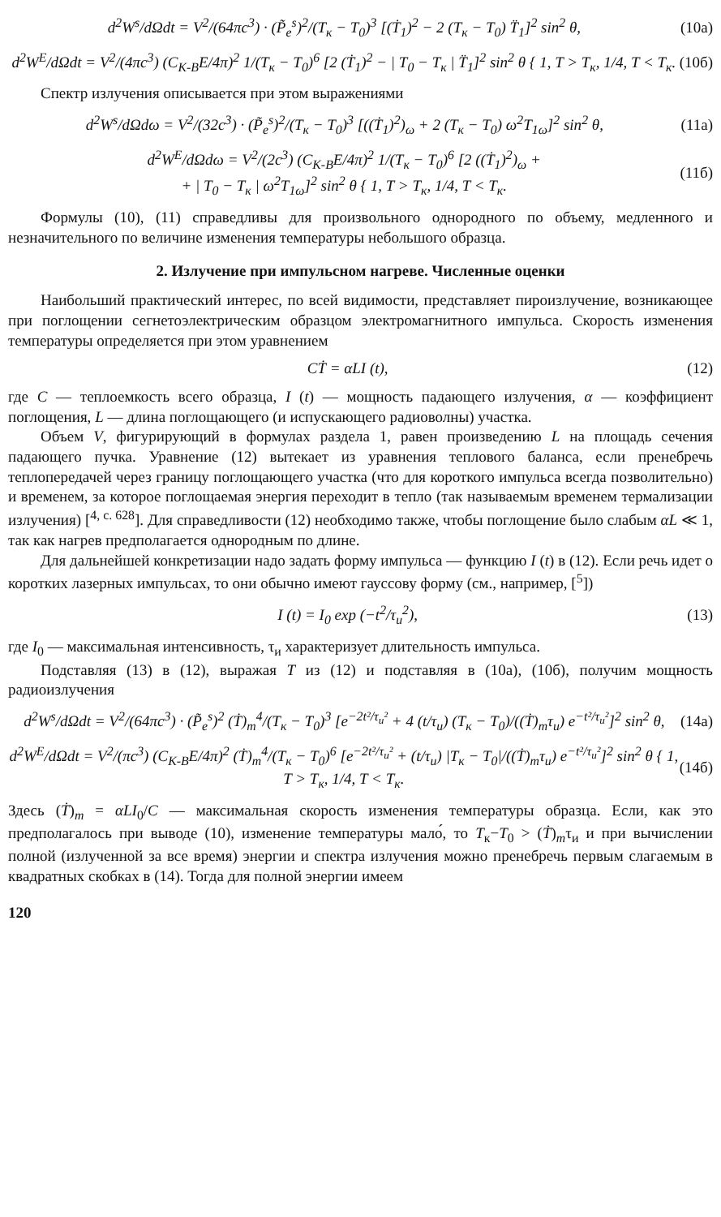d<sup>2</sup>W<sup>s</sup>/dΩdt = V<sup>2</sup>/(64πc<sup>3</sup>) · (P̃<sub>e</sub><sup>s</sup>)<sup>2</sup>/(T<sub>к</sub> − T<sub>0</sub>)<sup>3</sup> [(Ṫ<sub>1</sub>)<sup>2</sup> − 2 (T<sub>к</sub> − T<sub>0</sub>) T̈<sub>1</sub>]<sup>2</sup> sin<sup>2</sup> θ, (10а)
d<sup>2</sup>W<sup>E</sup>/dΩdt = V<sup>2</sup>/(4πc<sup>3</sup>) (C<sub>К-В</sub>E/4π)<sup>2</sup> 1/(T<sub>к</sub> − T<sub>0</sub>)<sup>6</sup> [2 (Ṫ<sub>1</sub>)<sup>2</sup> − | T<sub>0</sub> − T<sub>к</sub> | T̈<sub>1</sub>]<sup>2</sup> sin<sup>2</sup> θ { 1, T > T<sub>к</sub>, 1/4, T < T<sub>к</sub>. (10б)
Спектр излучения описывается при этом выражениями
d<sup>2</sup>W<sup>s</sup>/dΩdω = V<sup>2</sup>/(32c<sup>3</sup>) · (P̃<sub>e</sub><sup>s</sup>)<sup>2</sup>/(T<sub>к</sub> − T<sub>0</sub>)<sup>3</sup> [((Ṫ<sub>1</sub>)<sup>2</sup>)<sub>ω</sub> + 2 (T<sub>к</sub> − T<sub>0</sub>) ω<sup>2</sup>T<sub>1ω</sub>]<sup>2</sup> sin<sup>2</sup> θ, (11а)
d<sup>2</sup>W<sup>E</sup>/dΩdω = V<sup>2</sup>/(2c<sup>3</sup>) (C<sub>К-В</sub>E/4π)<sup>2</sup> 1/(T<sub>к</sub> − T<sub>0</sub>)<sup>6</sup> [2 ((Ṫ<sub>1</sub>)<sup>2</sup>)<sub>ω</sub> +
+ | T<sub>0</sub> − T<sub>к</sub> | ω<sup>2</sup>T<sub>1ω</sub>]<sup>2</sup> sin<sup>2</sup> θ { 1, T > T<sub>к</sub>, 1/4, T < T<sub>к</sub>. (11б)
Формулы (10), (11) справедливы для произвольного однородного по объему, медленного и незначительного по величине изменения температуры небольшого образца.
2. Излучение при импульсном нагреве. Численные оценки
Наибольший практический интерес, по всей видимости, представляет пироизлучение, возникающее при поглощении сегнетоэлектрическим образцом электромагнитного импульса. Скорость изменения температуры определяется при этом уравнением
CṪ = αLI (t), (12)
где C — теплоемкость всего образца, I (t) — мощность падающего излучения, α — коэффициент поглощения, L — длина поглощающего (и испускающего радиоволны) участка.
Объем V, фигурирующий в формулах раздела 1, равен произведению L на площадь сечения падающего пучка. Уравнение (12) вытекает из уравнения теплового баланса, если пренебречь теплопередачей через границу поглощающего участка (что для короткого импульса всегда позволительно) и временем, за которое поглощаемая энергия переходит в тепло (так называемым временем термализации излучения) [<sup>4, с. 628</sup>]. Для справедливости (12) необходимо также, чтобы поглощение было слабым αL ≪ 1, так как нагрев предполагается однородным по длине.
Для дальнейшей конкретизации надо задать форму импульса — функцию I (t) в (12). Если речь идет о коротких лазерных импульсах, то они обычно имеют гауссову форму (см., например, [<sup>5</sup>])
I (t) = I<sub>0</sub> exp (−t<sup>2</sup>/τ<sub>и</sub><sup>2</sup>), (13)
где I<sub>0</sub> — максимальная интенсивность, τ<sub>и</sub> характеризует длительность импульса.
Подставляя (13) в (12), выражая T из (12) и подставляя в (10а), (10б), получим мощность радиоизлучения
d<sup>2</sup>W<sup>s</sup>/dΩdt = V<sup>2</sup>/(64πc<sup>3</sup>) · (P̃<sub>e</sub><sup>s</sup>)<sup>2</sup> (Ṫ)<sub>m</sub><sup>4</sup>/(T<sub>к</sub> − T<sub>0</sub>)<sup>3</sup> [e<sup>−2t²/τ<sub>и</sub>²</sup> + 4 (t/τ<sub>и</sub>) (T<sub>к</sub> − T<sub>0</sub>)/((Ṫ)<sub>m</sub>τ<sub>и</sub>) e<sup>−t²/τ<sub>и</sub>²</sup>]<sup>2</sup> sin<sup>2</sup> θ, (14а)
d<sup>2</sup>W<sup>E</sup>/dΩdt = V<sup>2</sup>/(πc<sup>3</sup>) (C<sub>К-В</sub>E/4π)<sup>2</sup> (Ṫ)<sub>m</sub><sup>4</sup>/(T<sub>к</sub> − T<sub>0</sub>)<sup>6</sup> [e<sup>−2t²/τ<sub>и</sub>²</sup> + (t/τ<sub>и</sub>) |T<sub>к</sub> − T<sub>0</sub>|/((Ṫ)<sub>m</sub>τ<sub>и</sub>) e<sup>−t²/τ<sub>и</sub>²</sup>]<sup>2</sup> sin<sup>2</sup> θ { 1, T > T<sub>к</sub>, 1/4, T < T<sub>к</sub>. (14б)
Здесь (Ṫ)<sub>m</sub> = αLI<sub>0</sub>/C — максимальная скорость изменения температуры образца. Если, как это предполагалось при выводе (10), изменение температуры мало́, то T<sub>к</sub>−T<sub>0</sub> > (Ṫ)<sub>m</sub>τ<sub>и</sub> и при вычислении полной (излученной за все время) энергии и спектра излучения можно пренебречь первым слагаемым в квадратных скобках в (14). Тогда для полной энергии имеем
120